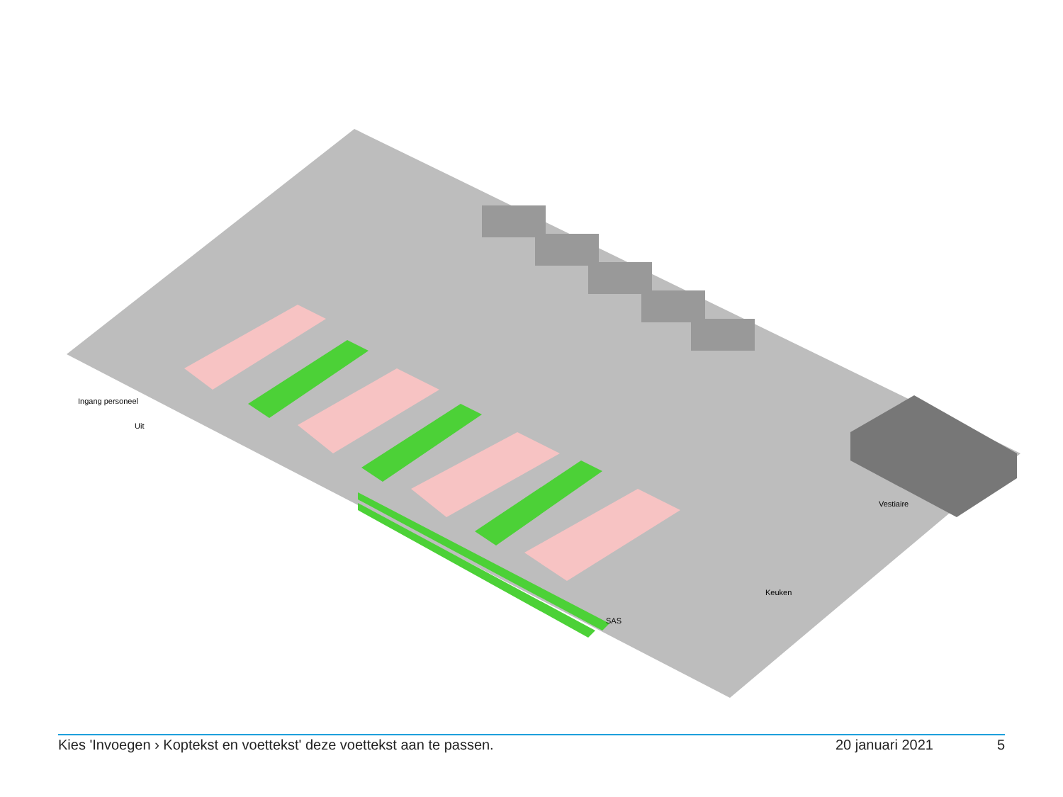Ingang personeel
Uit
SAS
Keuken
Vestiaire
Kies 'Invoegen › Koptekst en voettekst' deze voettekst aan te passen. 20 januari 2021 5